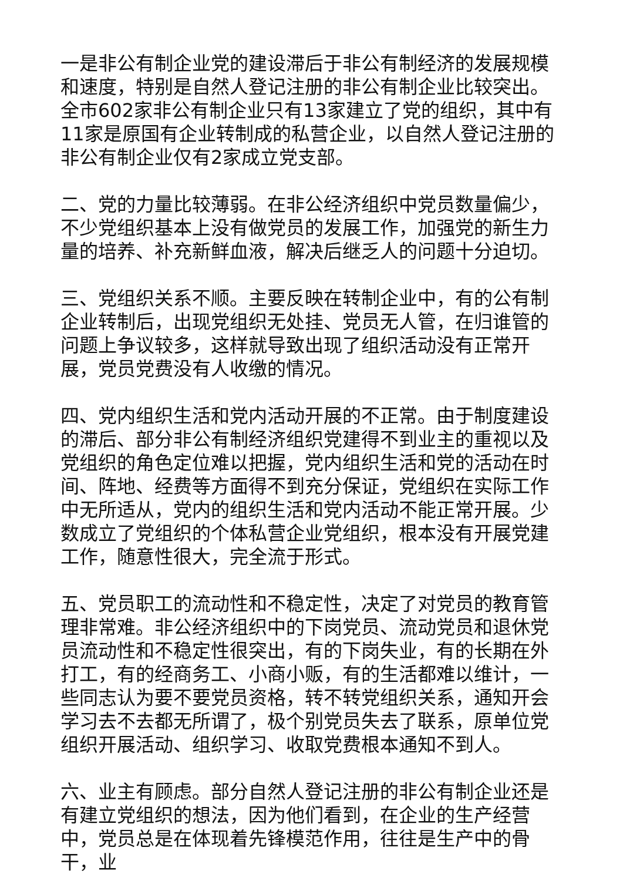一是非公有制企业党的建设滞后于非公有制经济的发展规模和速度，特别是自然人登记注册的非公有制企业比较突出。全市602家非公有制企业只有13家建立了党的组织，其中有11家是原国有企业转制成的私营企业，以自然人登记注册的非公有制企业仅有2家成立党支部。
二、党的力量比较薄弱。在非公经济组织中党员数量偏少，不少党组织基本上没有做党员的发展工作，加强党的新生力量的培养、补充新鲜血液，解决后继乏人的问题十分迫切。
三、党组织关系不顺。主要反映在转制企业中，有的公有制企业转制后，出现党组织无处挂、党员无人管，在归谁管的问题上争议较多，这样就导致出现了组织活动没有正常开展，党员党费没有人收缴的情况。
四、党内组织生活和党内活动开展的不正常。由于制度建设的滞后、部分非公有制经济组织党建得不到业主的重视以及党组织的角色定位难以把握，党内组织生活和党的活动在时间、阵地、经费等方面得不到充分保证，党组织在实际工作中无所适从，党内的组织生活和党内活动不能正常开展。少数成立了党组织的个体私营企业党组织，根本没有开展党建工作，随意性很大，完全流于形式。
五、党员职工的流动性和不稳定性，决定了对党员的教育管理非常难。非公经济组织中的下岗党员、流动党员和退休党员流动性和不稳定性很突出，有的下岗失业，有的长期在外打工，有的经商务工、小商小贩，有的生活都难以维计，一些同志认为要不要党员资格，转不转党组织关系，通知开会学习去不去都无所谓了，极个别党员失去了联系，原单位党组织开展活动、组织学习、收取党费根本通知不到人。
六、业主有顾虑。部分自然人登记注册的非公有制企业还是有建立党组织的想法，因为他们看到，在企业的生产经营中，党员总是在体现着先锋模范作用，往往是生产中的骨干，业